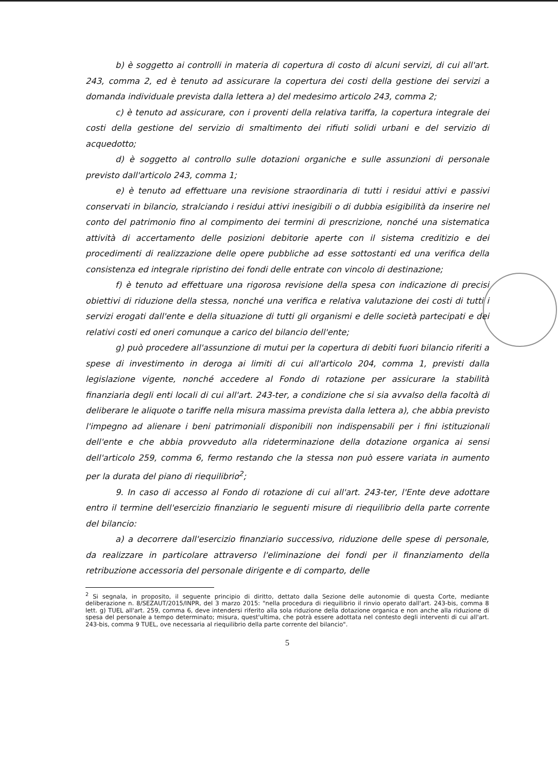b) è soggetto ai controlli in materia di copertura di costo di alcuni servizi, di cui all'art. 243, comma 2, ed è tenuto ad assicurare la copertura dei costi della gestione dei servizi a domanda individuale prevista dalla lettera a) del medesimo articolo 243, comma 2;
c) è tenuto ad assicurare, con i proventi della relativa tariffa, la copertura integrale dei costi della gestione del servizio di smaltimento dei rifiuti solidi urbani e del servizio di acquedotto;
d) è soggetto al controllo sulle dotazioni organiche e sulle assunzioni di personale previsto dall'articolo 243, comma 1;
e) è tenuto ad effettuare una revisione straordinaria di tutti i residui attivi e passivi conservati in bilancio, stralciando i residui attivi inesigibili o di dubbia esigibilità da inserire nel conto del patrimonio fino al compimento dei termini di prescrizione, nonché una sistematica attività di accertamento delle posizioni debitorie aperte con il sistema creditizio e dei procedimenti di realizzazione delle opere pubbliche ad esse sottostanti ed una verifica della consistenza ed integrale ripristino dei fondi delle entrate con vincolo di destinazione;
f) è tenuto ad effettuare una rigorosa revisione della spesa con indicazione di precisi obiettivi di riduzione della stessa, nonché una verifica e relativa valutazione dei costi di tutti i servizi erogati dall'ente e della situazione di tutti gli organismi e delle società partecipati e dei relativi costi ed oneri comunque a carico del bilancio dell'ente;
g) può procedere all'assunzione di mutui per la copertura di debiti fuori bilancio riferiti a spese di investimento in deroga ai limiti di cui all'articolo 204, comma 1, previsti dalla legislazione vigente, nonché accedere al Fondo di rotazione per assicurare la stabilità finanziaria degli enti locali di cui all'art. 243-ter, a condizione che si sia avvalso della facoltà di deliberare le aliquote o tariffe nella misura massima prevista dalla lettera a), che abbia previsto l'impegno ad alienare i beni patrimoniali disponibili non indispensabili per i fini istituzionali dell'ente e che abbia provveduto alla rideterminazione della dotazione organica ai sensi dell'articolo 259, comma 6, fermo restando che la stessa non può essere variata in aumento per la durata del piano di riequilibrio<sup>2</sup>;
9. In caso di accesso al Fondo di rotazione di cui all'art. 243-ter, l'Ente deve adottare entro il termine dell'esercizio finanziario le seguenti misure di riequilibrio della parte corrente del bilancio:
a) a decorrere dall'esercizio finanziario successivo, riduzione delle spese di personale, da realizzare in particolare attraverso l'eliminazione dei fondi per il finanziamento della retribuzione accessoria del personale dirigente e di comparto, delle
<sup>2</sup> Si segnala, in proposito, il seguente principio di diritto, dettato dalla Sezione delle autonomie di questa Corte, mediante deliberazione n. 8/SEZAUT/2015/INPR, del 3 marzo 2015: "nella procedura di riequilibrio il rinvio operato dall'art. 243-bis, comma 8 lett. g) TUEL all'art. 259, comma 6, deve intendersi riferito alla sola riduzione della dotazione organica e non anche alla riduzione di spesa del personale a tempo determinato; misura, quest'ultima, che potrà essere adottata nel contesto degli interventi di cui all'art. 243-bis, comma 9 TUEL, ove necessaria al riequilibrio della parte corrente del bilancio".
5